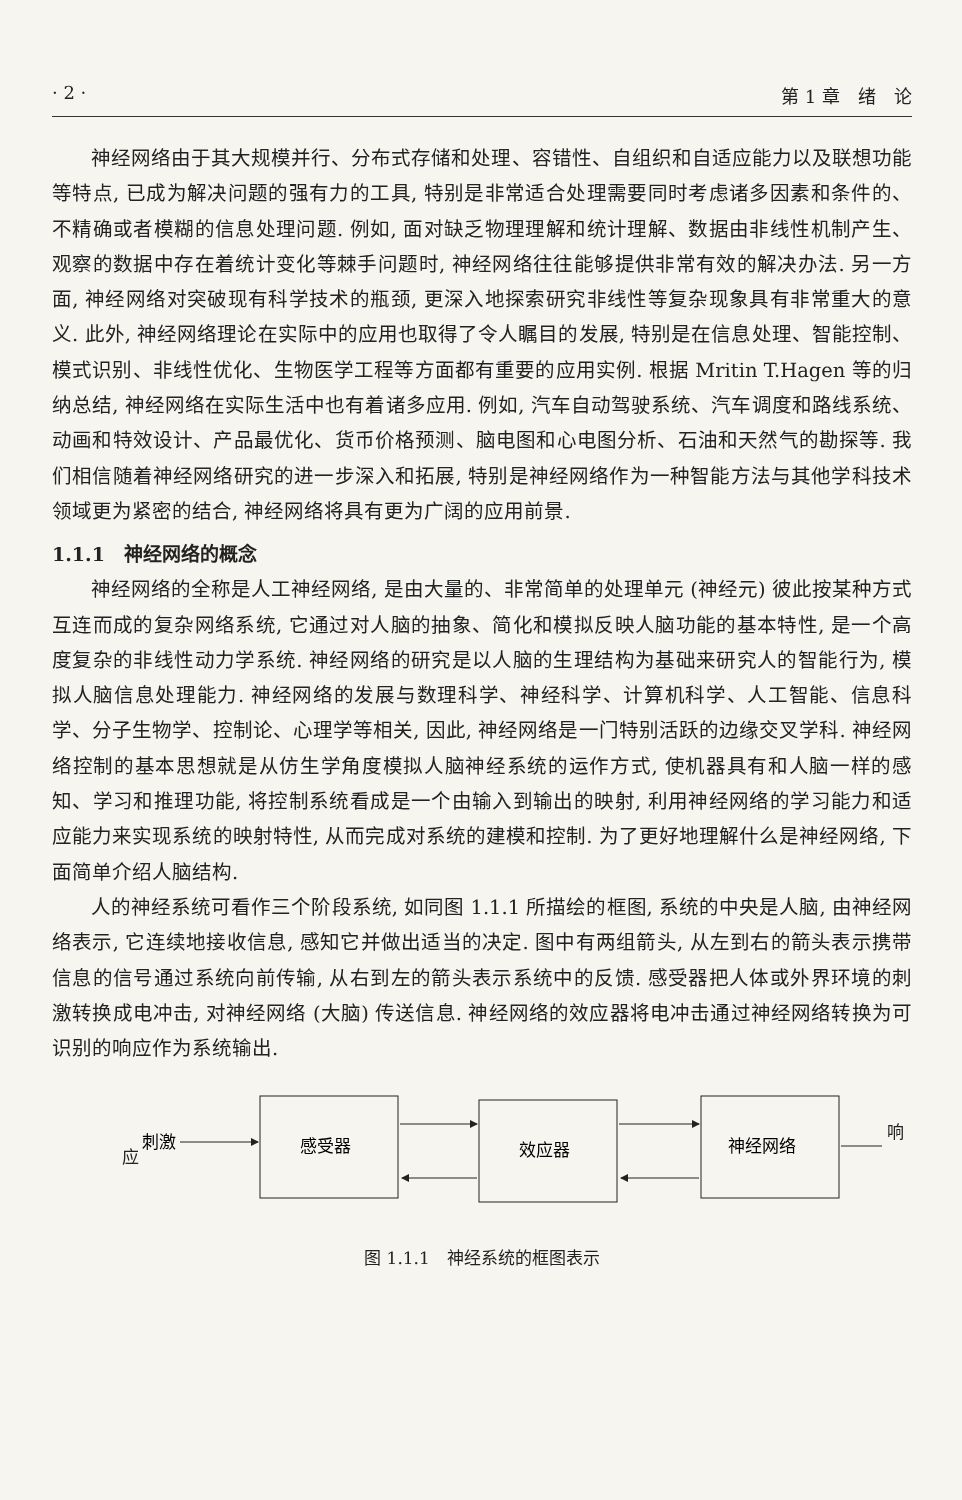· 2 · 第 1 章　绪　论
神经网络由于其大规模并行、分布式存储和处理、容错性、自组织和自适应能力以及联想功能等特点, 已成为解决问题的强有力的工具, 特别是非常适合处理需要同时考虑诸多因素和条件的、不精确或者模糊的信息处理问题. 例如, 面对缺乏物理理解和统计理解、数据由非线性机制产生、观察的数据中存在着统计变化等棘手问题时, 神经网络往往能够提供非常有效的解决办法. 另一方面, 神经网络对突破现有科学技术的瓶颈, 更深入地探索研究非线性等复杂现象具有非常重大的意义. 此外, 神经网络理论在实际中的应用也取得了令人瞩目的发展, 特别是在信息处理、智能控制、模式识别、非线性优化、生物医学工程等方面都有重要的应用实例. 根据 Mritin T.Hagen 等的归纳总结, 神经网络在实际生活中也有着诸多应用. 例如, 汽车自动驾驶系统、汽车调度和路线系统、动画和特效设计、产品最优化、货币价格预测、脑电图和心电图分析、石油和天然气的勘探等. 我们相信随着神经网络研究的进一步深入和拓展, 特别是神经网络作为一种智能方法与其他学科技术领域更为紧密的结合, 神经网络将具有更为广阔的应用前景.
1.1.1　神经网络的概念
神经网络的全称是人工神经网络, 是由大量的、非常简单的处理单元 (神经元) 彼此按某种方式互连而成的复杂网络系统, 它通过对人脑的抽象、简化和模拟反映人脑功能的基本特性, 是一个高度复杂的非线性动力学系统. 神经网络的研究是以人脑的生理结构为基础来研究人的智能行为, 模拟人脑信息处理能力. 神经网络的发展与数理科学、神经科学、计算机科学、人工智能、信息科学、分子生物学、控制论、心理学等相关, 因此, 神经网络是一门特别活跃的边缘交叉学科. 神经网络控制的基本思想就是从仿生学角度模拟人脑神经系统的运作方式, 使机器具有和人脑一样的感知、学习和推理功能, 将控制系统看成是一个由输入到输出的映射, 利用神经网络的学习能力和适应能力来实现系统的映射特性, 从而完成对系统的建模和控制. 为了更好地理解什么是神经网络, 下面简单介绍人脑结构.
人的神经系统可看作三个阶段系统, 如同图 1.1.1 所描绘的框图, 系统的中央是人脑, 由神经网络表示, 它连续地接收信息, 感知它并做出适当的决定. 图中有两组箭头, 从左到右的箭头表示携带信息的信号通过系统向前传输, 从右到左的箭头表示系统中的反馈. 感受器把人体或外界环境的刺激转换成电冲击, 对神经网络 (大脑) 传送信息. 神经网络的效应器将电冲击通过神经网络转换为可识别的响应作为系统输出.
刺激
感受器
效应器
神经网络
响应
图 1.1.1　神经系统的框图表示